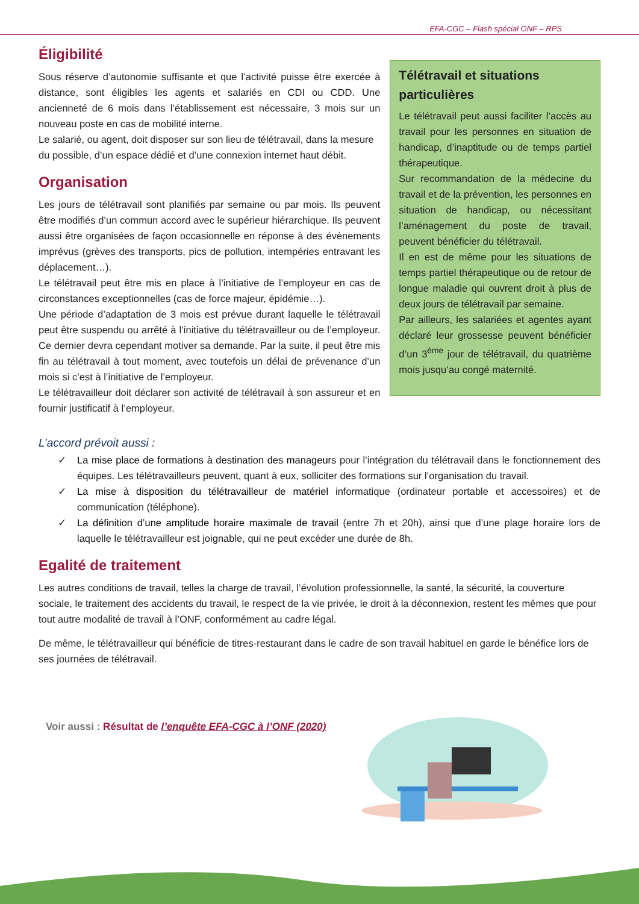EFA-CGC – Flash spécial ONF – RPS
Éligibilité
Sous réserve d’autonomie suffisante et que l’activité puisse être exercée à distance, sont éligibles les agents et salariés en CDI ou CDD. Une ancienneté de 6 mois dans l’établissement est nécessaire, 3 mois sur un nouveau poste en cas de mobilité interne.
Le salarié, ou agent, doit disposer sur son lieu de télétravail, dans la mesure du possible, d’un espace dédié et d’une connexion internet haut débit.
Organisation
Les jours de télétravail sont planifiés par semaine ou par mois. Ils peuvent être modifiés d’un commun accord avec le supérieur hiérarchique. Ils peuvent aussi être organisées de façon occasionnelle en réponse à des évènements imprévus (grèves des transports, pics de pollution, intempéries entravant les déplacement…).
Le télétravail peut être mis en place à l’initiative de l’employeur en cas de circonstances exceptionnelles (cas de force majeur, épidémie…).
Une période d’adaptation de 3 mois est prévue durant laquelle le télétravail peut être suspendu ou arrêté à l’initiative du télétravailleur ou de l’employeur. Ce dernier devra cependant motiver sa demande. Par la suite, il peut être mis fin au télétravail à tout moment, avec toutefois un délai de prévenance d’un mois si c’est à l’initiative de l’employeur.
Le télétravailleur doit déclarer son activité de télétravail à son assureur et en fournir justificatif à l’employeur.
Télétravail et situations particulières
Le télétravail peut aussi faciliter l’accès au travail pour les personnes en situation de handicap, d’inaptitude ou de temps partiel thérapeutique.
Sur recommandation de la médecine du travail et de la prévention, les personnes en situation de handicap, ou nécessitant l’aménagement du poste de travail, peuvent bénéficier du télétravail.
Il en est de même pour les situations de temps partiel thérapeutique ou de retour de longue maladie qui ouvrent droit à plus de deux jours de télétravail par semaine.
Par ailleurs, les salariées et agentes ayant déclaré leur grossesse peuvent bénéficier d’un 3<sup>ème</sup> jour de télétravail, du quatrième mois jusqu’au congé maternité.
L’accord prévoit aussi :
✓ La mise place de formations à destination des manageurs pour l’intégration du télétravail dans le fonctionnement des équipes. Les télétravailleurs peuvent, quant à eux, solliciter des formations sur l’organisation du travail.
✓ La mise à disposition du télétravailleur de matériel informatique (ordinateur portable et accessoires) et de communication (téléphone).
✓ La définition d’une amplitude horaire maximale de travail (entre 7h et 20h), ainsi que d’une plage horaire lors de laquelle le télétravailleur est joignable, qui ne peut excéder une durée de 8h.
Egalité de traitement
Les autres conditions de travail, telles la charge de travail, l’évolution professionnelle, la santé, la sécurité, la couverture sociale, le traitement des accidents du travail, le respect de la vie privée, le droit à la déconnexion, restent les mêmes que pour tout autre modalité de travail à l’ONF, conformément au cadre légal.
De même, le télétravailleur qui bénéficie de titres-restaurant dans le cadre de son travail habituel en garde le bénéfice lors de ses journées de télétravail.
Voir aussi : Résultat de l’enquête EFA-CGC à l’ONF (2020)